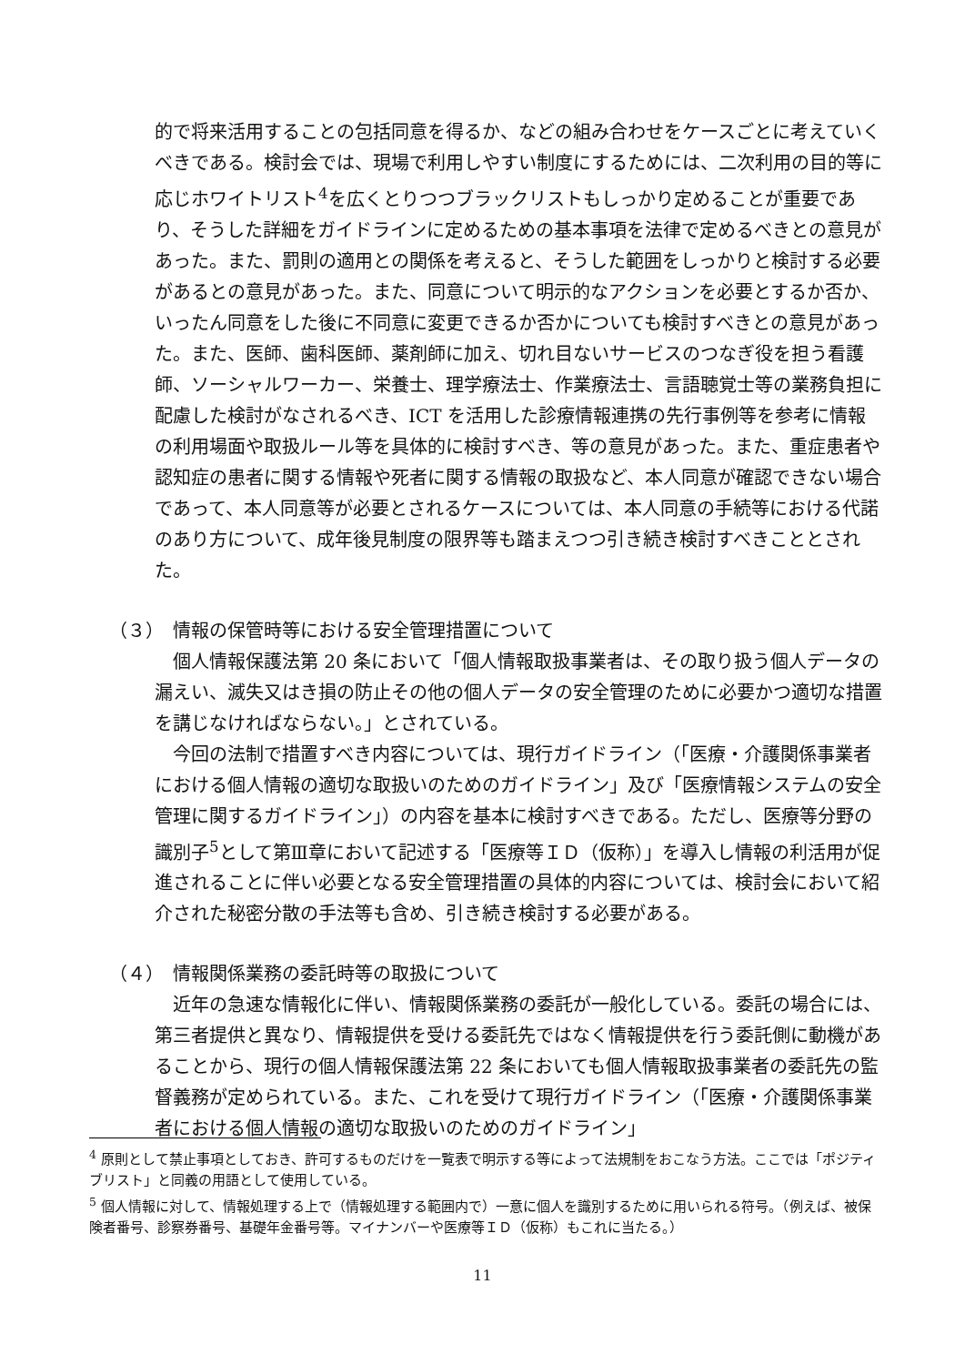的で将来活用することの包括同意を得るか、などの組み合わせをケースごとに考えていくべきである。検討会では、現場で利用しやすい制度にするためには、二次利用の目的等に応じホワイトリスト<sup>4</sup>を広くとりつつブラックリストもしっかり定めることが重要であり、そうした詳細をガイドラインに定めるための基本事項を法律で定めるべきとの意見があった。また、罰則の適用との関係を考えると、そうした範囲をしっかりと検討する必要があるとの意見があった。また、同意について明示的なアクションを必要とするか否か、いったん同意をした後に不同意に変更できるか否かについても検討すべきとの意見があった。また、医師、歯科医師、薬剤師に加え、切れ目ないサービスのつなぎ役を担う看護師、ソーシャルワーカー、栄養士、理学療法士、作業療法士、言語聴覚士等の業務負担に配慮した検討がなされるべき、ICT を活用した診療情報連携の先行事例等を参考に情報の利用場面や取扱ルール等を具体的に検討すべき、等の意見があった。また、重症患者や認知症の患者に関する情報や死者に関する情報の取扱など、本人同意が確認できない場合であって、本人同意等が必要とされるケースについては、本人同意の手続等における代諾のあり方について、成年後見制度の限界等も踏まえつつ引き続き検討すべきこととされた。
（３）　情報の保管時等における安全管理措置について
個人情報保護法第 20 条において「個人情報取扱事業者は、その取り扱う個人データの漏えい、滅失又はき損の防止その他の個人データの安全管理のために必要かつ適切な措置を講じなければならない。」とされている。
今回の法制で措置すべき内容については、現行ガイドライン（「医療・介護関係事業者における個人情報の適切な取扱いのためのガイドライン」及び「医療情報システムの安全管理に関するガイドライン」）の内容を基本に検討すべきである。ただし、医療等分野の識別子<sup>5</sup>として第Ⅲ章において記述する「医療等ＩＤ（仮称）」を導入し情報の利活用が促進されることに伴い必要となる安全管理措置の具体的内容については、検討会において紹介された秘密分散の手法等も含め、引き続き検討する必要がある。
（４）　情報関係業務の委託時等の取扱について
近年の急速な情報化に伴い、情報関係業務の委託が一般化している。委託の場合には、第三者提供と異なり、情報提供を受ける委託先ではなく情報提供を行う委託側に動機があることから、現行の個人情報保護法第 22 条においても個人情報取扱事業者の委託先の監督義務が定められている。また、これを受けて現行ガイドライン（「医療・介護関係事業者における個人情報の適切な取扱いのためのガイドライン」
<sup>4</sup> 原則として禁止事項としておき、許可するものだけを一覧表で明示する等によって法規制をおこなう方法。ここでは「ポジティブリスト」と同義の用語として使用している。
<sup>5</sup> 個人情報に対して、情報処理する上で（情報処理する範囲内で）一意に個人を識別するために用いられる符号。（例えば、被保険者番号、診察券番号、基礎年金番号等。マイナンバーや医療等ＩＤ（仮称）もこれに当たる。）
11